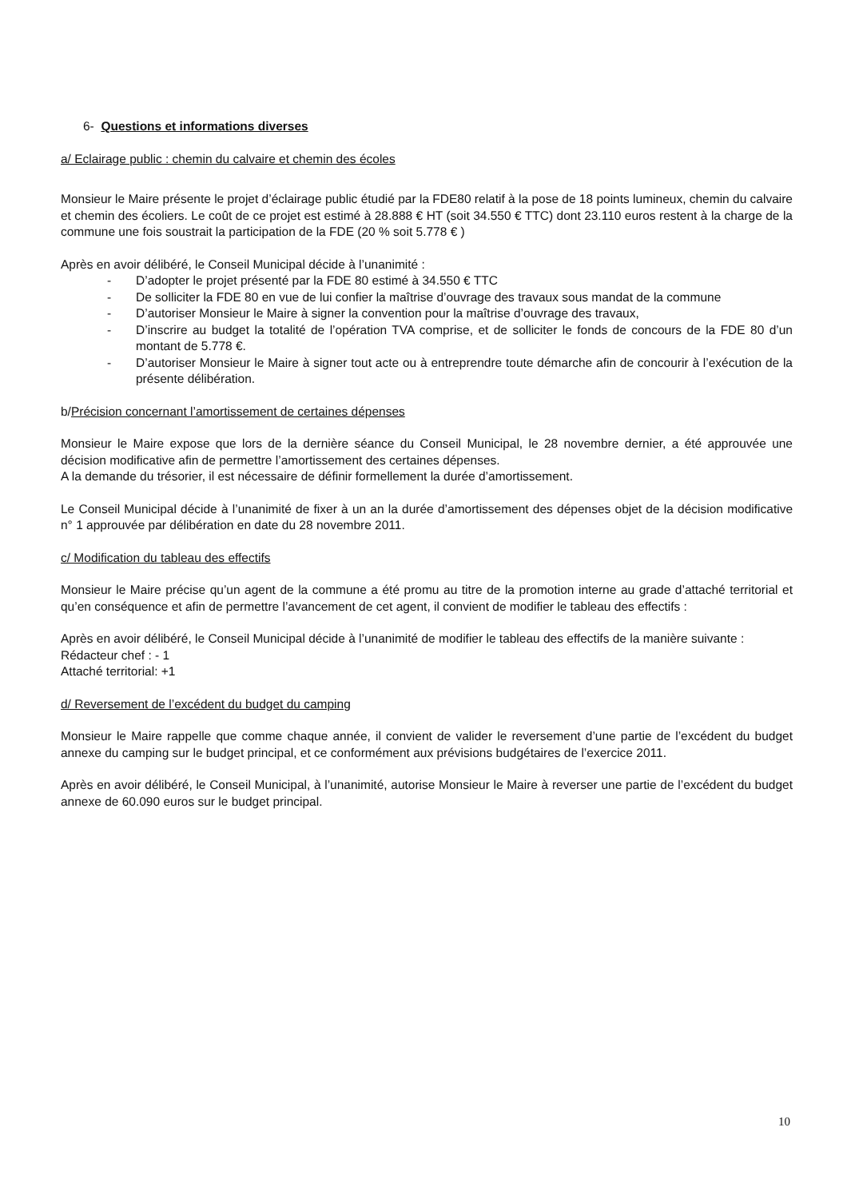6- Questions et informations diverses
a/ Eclairage public : chemin du calvaire et chemin des écoles
Monsieur le Maire présente le projet d’éclairage public étudié par la FDE80 relatif à la pose de 18 points lumineux, chemin du calvaire et chemin des écoliers. Le coût de ce projet est estimé à 28.888 € HT (soit 34.550 € TTC) dont 23.110 euros restent à la charge de la commune une fois soustrait la participation de la FDE (20 % soit 5.778 € )
Après en avoir délibéré, le Conseil Municipal décide à l’unanimité :
- D’adopter le projet présenté par la FDE 80 estimé à 34.550 € TTC
- De solliciter la FDE 80 en vue de lui confier la maîtrise d’ouvrage des travaux sous mandat de la commune
- D’autoriser Monsieur le Maire à signer la convention pour la maîtrise d’ouvrage des travaux,
- D’inscrire au budget la totalité de l’opération TVA comprise, et de solliciter le fonds de concours de la FDE 80 d’un montant de 5.778 €.
- D’autoriser Monsieur le Maire à signer tout acte ou à entreprendre toute démarche afin de concourir à l’exécution de la présente délibération.
b/Précision concernant l’amortissement de certaines dépenses
Monsieur le Maire expose que lors de la dernière séance du Conseil Municipal, le 28 novembre dernier, a été approuvée une décision modificative afin de permettre l’amortissement des certaines dépenses.
A la demande du trésorier, il est nécessaire de définir formellement la durée d’amortissement.
Le Conseil Municipal décide à l’unanimité de fixer à un an la durée d’amortissement des dépenses objet de la décision modificative n° 1 approuvée par délibération en date du 28 novembre 2011.
c/ Modification du tableau des effectifs
Monsieur le Maire précise qu’un agent de la commune a été promu au titre de la promotion interne au grade d’attaché territorial et qu’en conséquence et afin de permettre l’avancement de cet agent, il convient de modifier le tableau des effectifs :
Après en avoir délibéré, le Conseil Municipal décide à l’unanimité de modifier le tableau des effectifs de la manière suivante :
Rédacteur chef : - 1
Attaché territorial: +1
d/ Reversement de l’excédent du budget du camping
Monsieur le Maire rappelle que comme chaque année, il convient de valider le reversement d’une partie de l’excédent du budget annexe du camping sur le budget principal, et ce conformément aux prévisions budgétaires de l’exercice 2011.
Après en avoir délibéré, le Conseil Municipal, à l’unanimité, autorise Monsieur le Maire à reverser une partie de l’excédent du budget annexe de 60.090 euros sur le budget principal.
10